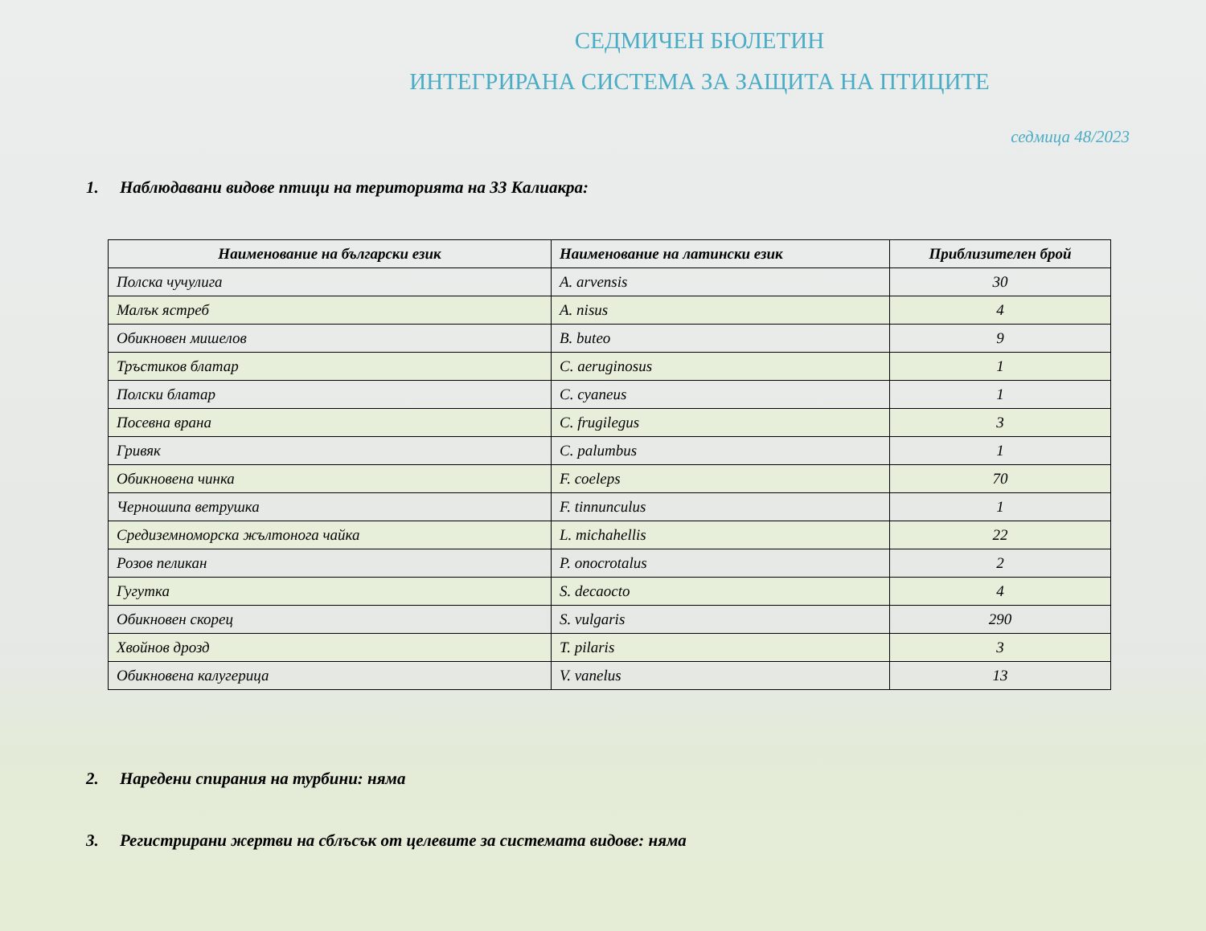СЕДМИЧЕН БЮЛЕТИН
ИНТЕГРИРАНА СИСТЕМА ЗА ЗАЩИТА НА ПТИЦИТЕ
седмица 48/2023
1. Наблюдавани видове птици на територията на ЗЗ Калиакра:
| Наименование на български език | Наименование на латински език | Приблизителен брой |
| --- | --- | --- |
| Полска чучулига | A. arvensis | 30 |
| Малък ястреб | A. nisus | 4 |
| Обикновен мишелов | B. buteo | 9 |
| Тръстиков блатар | C. aeruginosus | 1 |
| Полски блатар | C. cyaneus | 1 |
| Посевна врана | C. frugilegus | 3 |
| Гривяк | C. palumbus | 1 |
| Обикновена чинка | F. coeleps | 70 |
| Черношипа ветрушка | F. tinnunculus | 1 |
| Средиземноморска жълтонога чайка | L. michahellis | 22 |
| Розов пеликан | P. onocrotalus | 2 |
| Гугутка | S. decaocto | 4 |
| Обикновен скорец | S. vulgaris | 290 |
| Хвойнов дрозд | T. pilaris | 3 |
| Обикновена калугерица | V. vanelus | 13 |
2. Наредени спирания на турбини: няма
3. Регистрирани жертви на сблъсък от целевите за системата видове: няма